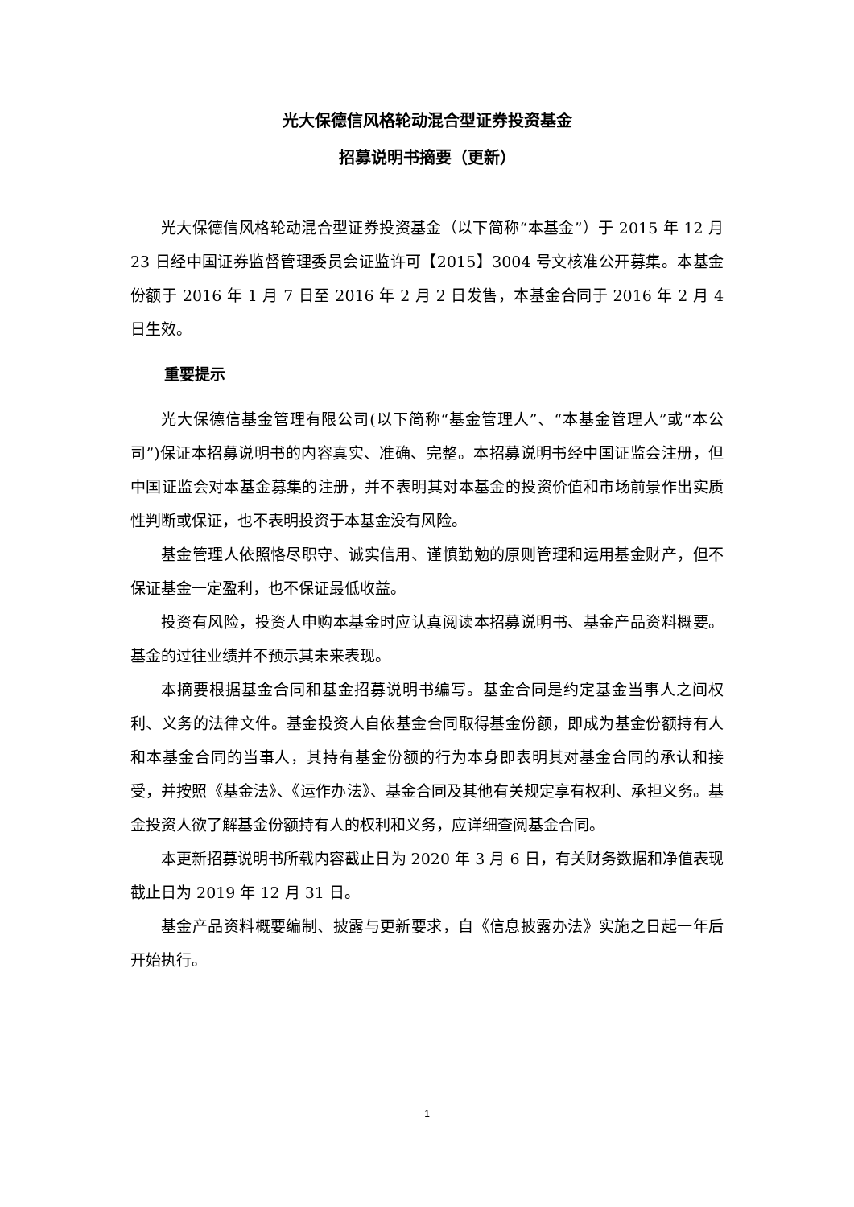光大保德信风格轮动混合型证券投资基金
招募说明书摘要（更新）
光大保德信风格轮动混合型证券投资基金（以下简称“本基金”）于 2015 年 12 月 23 日经中国证券监督管理委员会证监许可【2015】3004 号文核准公开募集。本基金份额于 2016 年 1 月 7 日至 2016 年 2 月 2 日发售，本基金合同于 2016 年 2 月 4 日生效。
重要提示
光大保德信基金管理有限公司(以下简称“基金管理人”、“本基金管理人”或“本公司”)保证本招募说明书的内容真实、准确、完整。本招募说明书经中国证监会注册，但中国证监会对本基金募集的注册，并不表明其对本基金的投资价值和市场前景作出实质性判断或保证，也不表明投资于本基金没有风险。
基金管理人依照恪尽职守、诚实信用、谨慎勤勉的原则管理和运用基金财产，但不保证基金一定盈利，也不保证最低收益。
投资有风险，投资人申购本基金时应认真阅读本招募说明书、基金产品资料概要。基金的过往业绩并不预示其未来表现。
本摘要根据基金合同和基金招募说明书编写。基金合同是约定基金当事人之间权利、义务的法律文件。基金投资人自依基金合同取得基金份额，即成为基金份额持有人和本基金合同的当事人，其持有基金份额的行为本身即表明其对基金合同的承认和接受，并按照《基金法》、《运作办法》、基金合同及其他有关规定享有权利、承担义务。基金投资人欲了解基金份额持有人的权利和义务，应详细查阅基金合同。
本更新招募说明书所载内容截止日为 2020 年 3 月 6 日，有关财务数据和净值表现截止日为 2019 年 12 月 31 日。
基金产品资料概要编制、披露与更新要求，自《信息披露办法》实施之日起一年后开始执行。
1